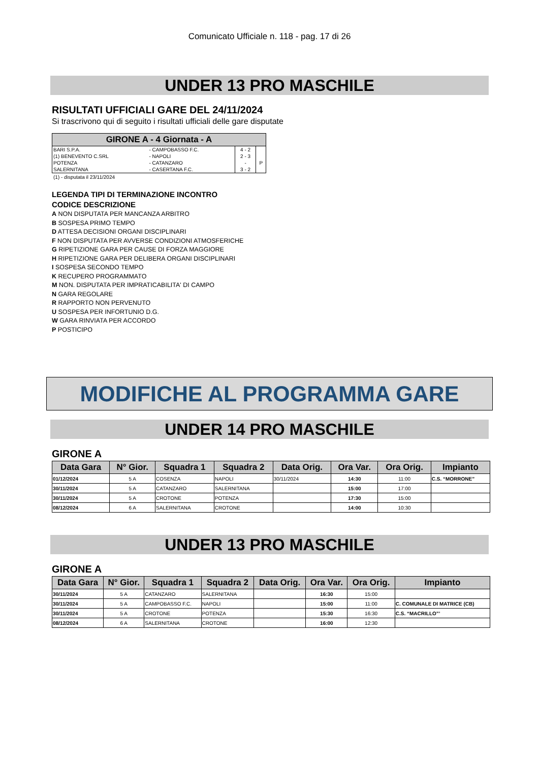Comunicato Ufficiale n. 118 - pag. 17 di 26
UNDER 13 PRO MASCHILE
RISULTATI UFFICIALI GARE DEL 24/11/2024
Si trascrivono qui di seguito i risultati ufficiali delle gare disputate
| GIRONE A - 4 Giornata - A | | | |
| --- | --- | --- | --- |
| BARI S.P.A. | - CAMPOBASSO F.C. | 4 - 2 | |
| (1) BENEVENTO C.SRL | - NAPOLI | 2 - 3 | |
| POTENZA | - CATANZARO | - | P |
| SALERNITANA | - CASERTANA F.C. | 3 - 2 | |
(1) - disputata il 23/11/2024
LEGENDA TIPI DI TERMINAZIONE INCONTRO
CODICE DESCRIZIONE
A NON DISPUTATA PER MANCANZA ARBITRO
B SOSPESA PRIMO TEMPO
D ATTESA DECISIONI ORGANI DISCIPLINARI
F NON DISPUTATA PER AVVERSE CONDIZIONI ATMOSFERICHE
G RIPETIZIONE GARA PER CAUSE DI FORZA MAGGIORE
H RIPETIZIONE GARA PER DELIBERA ORGANI DISCIPLINARI
I SOSPESA SECONDO TEMPO
K RECUPERO PROGRAMMATO
M NON. DISPUTATA PER IMPRATICABILITA' DI CAMPO
N GARA REGOLARE
R RAPPORTO NON PERVENUTO
U SOSPESA PER INFORTUNIO D.G.
W GARA RINVIATA PER ACCORDO
P POSTICIPO
MODIFICHE AL PROGRAMMA GARE
UNDER 14 PRO MASCHILE
GIRONE A
| Data Gara | N° Gior. | Squadra 1 | Squadra 2 | Data Orig. | Ora Var. | Ora Orig. | Impianto |
| --- | --- | --- | --- | --- | --- | --- | --- |
| 01/12/2024 | 5 A | COSENZA | NAPOLI | 30/11/2024 | 14:30 | 11:00 | C.S. “MORRONE” |
| 30/11/2024 | 5 A | CATANZARO | SALERNITANA | | 15:00 | 17:00 | |
| 30/11/2024 | 5 A | CROTONE | POTENZA | | 17:30 | 15:00 | |
| 08/12/2024 | 6 A | SALERNITANA | CROTONE | | 14:00 | 10:30 | |
UNDER 13 PRO MASCHILE
GIRONE A
| Data Gara | N° Gior. | Squadra 1 | Squadra 2 | Data Orig. | Ora Var. | Ora Orig. | Impianto |
| --- | --- | --- | --- | --- | --- | --- | --- |
| 30/11/2024 | 5 A | CATANZARO | SALERNITANA | | 16:30 | 15:00 | |
| 30/11/2024 | 5 A | CAMPOBASSO F.C. | NAPOLI | | 15:00 | 11:00 | C. COMUNALE DI MATRICE (CB) |
| 30/11/2024 | 5 A | CROTONE | POTENZA | | 15:30 | 16:30 | C.S. “MACRILLO”’ |
| 08/12/2024 | 6 A | SALERNITANA | CROTONE | | 16:00 | 12:30 | |